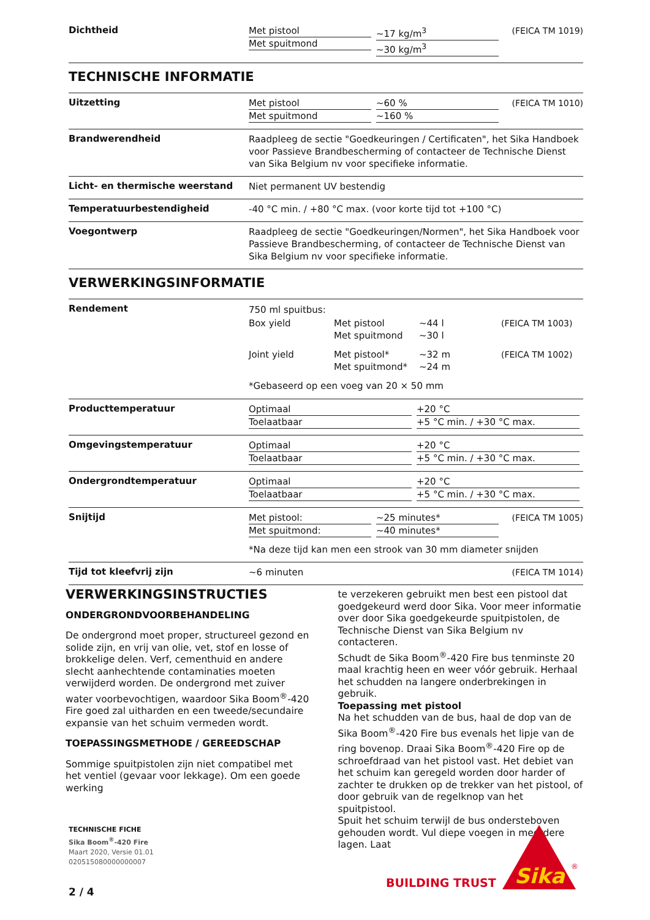Dichtheid
Met pistool
Met spuitmond
~17 kg/m<sup>3</sup>
~30 kg/m<sup>3</sup>
(FEICA TM 1019)
TECHNISCHE INFORMATIE
Uitzetting
Met pistool
Met spuitmond
~60 %
~160 %
(FEICA TM 1010)
Brandwerendheid
Raadpleeg de sectie "Goedkeuringen / Certificaten", het Sika Handboek voor Passieve Brandbescherming of contacteer de Technische Dienst van Sika Belgium nv voor specifieke informatie.
Licht- en thermische weerstand
Niet permanent UV bestendig
Temperatuurbestendigheid
-40 °C min. / +80 °C max. (voor korte tijd tot +100 °C)
Voegontwerp
Raadpleeg de sectie "Goedkeuringen/Normen", het Sika Handboek voor Passieve Brandbescherming, of contacteer de Technische Dienst van Sika Belgium nv voor specifieke informatie.
VERWERKINGSINFORMATIE
Rendement
| 750 ml spuitbus: | | | |
| Box yield | Met pistool Met spuitmond | ~44 l ~30 l | (FEICA TM 1003) |
| Joint yield | Met pistool* Met spuitmond* | ~32 m ~24 m | (FEICA TM 1002) |
| *Gebaseerd op een voeg van 20 × 50 mm | | | |
Producttemperatuur
Optimaal
Toelaatbaar
+20 °C
+5 °C min. / +30 °C max.
Omgevingstemperatuur
Optimaal
Toelaatbaar
+20 °C
+5 °C min. / +30 °C max.
Ondergrondtemperatuur
Optimaal
Toelaatbaar
+20 °C
+5 °C min. / +30 °C max.
Snijtijd
Met pistool:
Met spuitmond:
~25 minutes*
~40 minutes*
(FEICA TM 1005)
*Na deze tijd kan men een strook van 30 mm diameter snijden
Tijd tot kleefvrij zijn
~6 minuten (FEICA TM 1014)
VERWERKINGSINSTRUCTIES
ONDERGRONDVOORBEHANDELING
De ondergrond moet proper, structureel gezond en solide zijn, en vrij van olie, vet, stof en losse of brokkelige delen. Verf, cementhuid en andere slecht aanhechtende contaminaties moeten verwijderd worden. De ondergrond met zuiver water voorbevochtigen, waardoor Sika Boom<sup>®</sup>-420 Fire goed zal uitharden en een tweede/secundaire expansie van het schuim vermeden wordt.
TOEPASSINGSMETHODE / GEREEDSCHAP
Sommige spuitpistolen zijn niet compatibel met het ventiel (gevaar voor lekkage). Om een goede werking
te verzekeren gebruikt men best een pistool dat goedgekeurd werd door Sika. Voor meer informatie over door Sika goedgekeurde spuitpistolen, de Technische Dienst van Sika Belgium nv contacteren.
Schudt de Sika Boom<sup>®</sup>-420 Fire bus tenminste 20 maal krachtig heen en weer vóór gebruik. Herhaal het schudden na langere onderbrekingen in gebruik.
Toepassing met pistool
Na het schudden van de bus, haal de dop van de Sika Boom<sup>®</sup>-420 Fire bus evenals het lipje van de ring bovenop. Draai Sika Boom<sup>®</sup>-420 Fire op de schroefdraad van het pistool vast. Het debiet van het schuim kan geregeld worden door harder of zachter te drukken op de trekker van het pistool, of door gebruik van de regelknop van het spuitpistool.
Spuit het schuim terwijl de bus ondersteboven gehouden wordt. Vul diepe voegen in meerdere lagen. Laat
TECHNISCHE FICHE
Sika Boom<sup>®</sup>-420 Fire
Maart 2020, Versie 01.01
020515080000000007
2 / 4
BUILDING TRUST
Sika
®